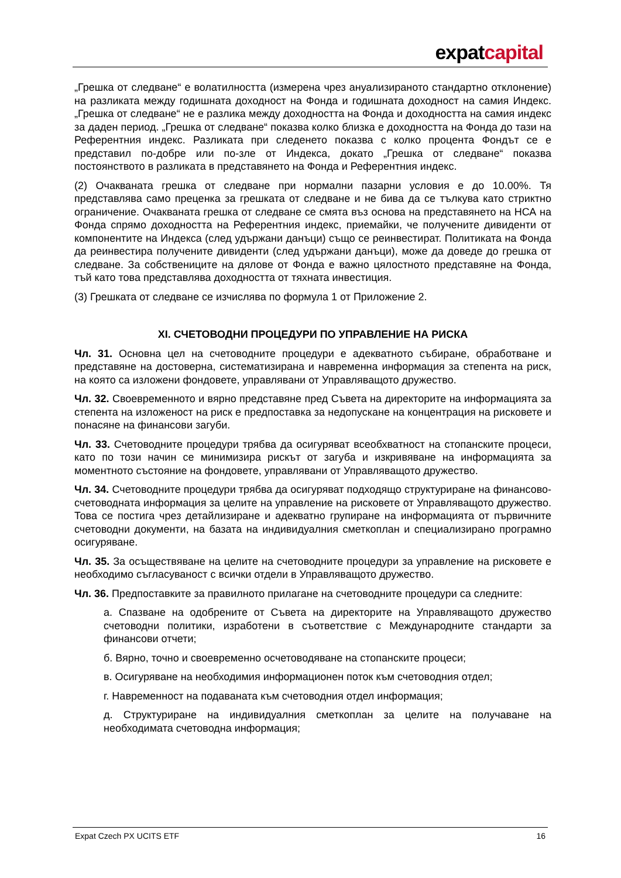expatcapital
„Грешка от следване“ е волатилността (измерена чрез ануализираното стандартно отклонение) на разликата между годишната доходност на Фонда и годишната доходност на самия Индекс. „Грешка от следване“ не е разлика между доходността на Фонда и доходността на самия индекс за даден период. „Грешка от следване“ показва колко близка е доходността на Фонда до тази на Референтния индекс. Разликата при следенето показва с колко процента Фондът се е представил по-добре или по-зле от Индекса, докато „Грешка от следване“ показва постоянството в разликата в представянето на Фонда и Референтния индекс.
(2) Очакваната грешка от следване при нормални пазарни условия е до 10.00%. Тя представлява само преценка за грешката от следване и не бива да се тълкува като стриктно ограничение. Очакваната грешка от следване се смята въз основа на представянето на НСА на Фонда спрямо доходността на Референтния индекс, приемайки, че получените дивиденти от компонентите на Индекса (след удържани данъци) също се реинвестират. Политиката на Фонда да реинвестира получените дивиденти (след удържани данъци), може да доведе до грешка от следване. За собствениците на дялове от Фонда е важно цялостното представяне на Фонда, тъй като това представлява доходността от тяхната инвестиция.
(3) Грешката от следване се изчислява по формула 1 от Приложение 2.
XI. СЧЕТОВОДНИ ПРОЦЕДУРИ ПО УПРАВЛЕНИЕ НА РИСКА
Чл. 31. Основна цел на счетоводните процедури е адекватното събиране, обработване и представяне на достоверна, систематизирана и навременна информация за степента на риск, на която са изложени фондовете, управлявани от Управляващото дружество.
Чл. 32. Своевременното и вярно представяне пред Съвета на директорите на информацията за степента на изложеност на риск е предпоставка за недопускане на концентрация на рисковете и понасяне на финансови загуби.
Чл. 33. Счетоводните процедури трябва да осигуряват всеобхватност на стопанските процеси, като по този начин се минимизира рискът от загуба и изкривяване на информацията за моментното състояние на фондовете, управлявани от Управляващото дружество.
Чл. 34. Счетоводните процедури трябва да осигуряват подходящо структуриране на финансово-счетоводната информация за целите на управление на рисковете от Управляващото дружество. Това се постига чрез детайлизиране и адекватно групиране на информацията от първичните счетоводни документи, на базата на индивидуалния сметкоплан и специализирано програмно осигуряване.
Чл. 35. За осъществяване на целите на счетоводните процедури за управление на рисковете е необходимо съгласуваност с всички отдели в Управляващото дружество.
Чл. 36. Предпоставките за правилното прилагане на счетоводните процедури са следните:
а. Спазване на одобрените от Съвета на директорите на Управляващото дружество счетоводни политики, изработени в съответствие с Международните стандарти за финансови отчети;
б. Вярно, точно и своевременно осчетоводяване на стопанските процеси;
в. Осигуряване на необходимия информационен поток към счетоводния отдел;
г. Навременност на подаваната към счетоводния отдел информация;
д. Структуриране на индивидуалния сметкоплан за целите на получаване на необходимата счетоводна информация;
Expat Czech PX UCITS ETF 16